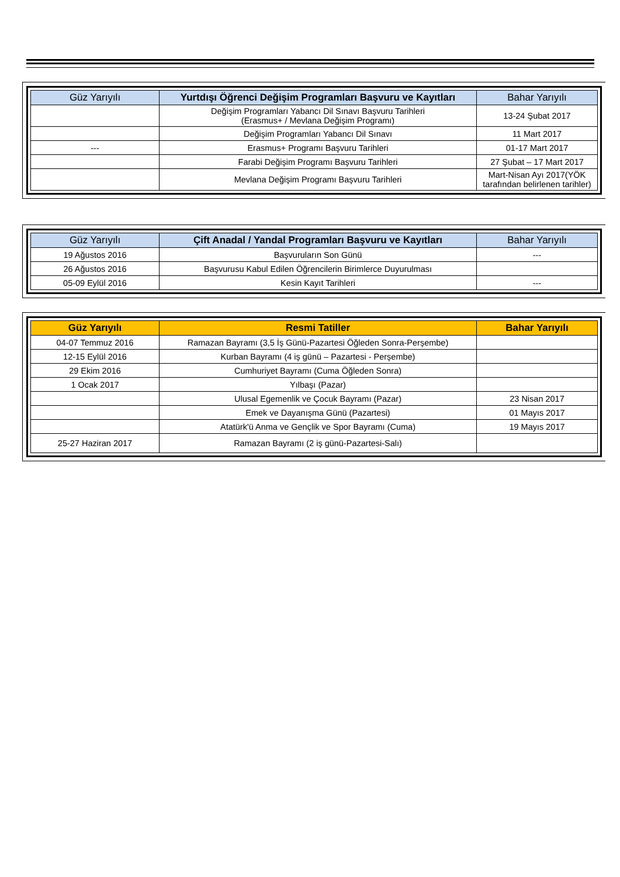| Güz Yarıyılı | Yurtdışı Öğrenci Değişim Programları Başvuru ve Kayıtları | Bahar Yarıyılı |
| --- | --- | --- |
| | Değişim Programları Yabancı Dil Sınavı Başvuru Tarihleri (Erasmus+ / Mevlana Değişim Programı) | 13-24 Şubat 2017 |
| | Değişim Programları Yabancı Dil Sınavı | 11 Mart 2017 |
| --- | Erasmus+ Programı Başvuru Tarihleri | 01-17 Mart 2017 |
| | Farabi Değişim Programı Başvuru Tarihleri | 27 Şubat – 17 Mart 2017 |
| | Mevlana Değişim Programı Başvuru Tarihleri | Mart-Nisan Ayı 2017(YÖK tarafından belirlenen tarihler) |
| Güz Yarıyılı | Çift Anadal / Yandal Programları Başvuru ve Kayıtları | Bahar Yarıyılı |
| --- | --- | --- |
| 19 Ağustos 2016 | Başvuruların Son Günü | --- |
| 26 Ağustos 2016 | Başvurusu Kabul Edilen Öğrencilerin Birimlerce Duyurulması | |
| 05-09 Eylül 2016 | Kesin Kayıt Tarihleri | --- |
| Güz Yarıyılı | Resmi Tatiller | Bahar Yarıyılı |
| --- | --- | --- |
| 04-07 Temmuz 2016 | Ramazan Bayramı (3,5 İş Günü-Pazartesi Öğleden Sonra-Perşembe) | |
| 12-15 Eylül 2016 | Kurban Bayramı (4 iş günü – Pazartesi - Perşembe) | |
| 29 Ekim 2016 | Cumhuriyet Bayramı (Cuma Öğleden Sonra) | |
| 1 Ocak 2017 | Yılbaşı (Pazar) | |
| | Ulusal Egemenlik ve Çocuk Bayramı (Pazar) | 23 Nisan 2017 |
| | Emek ve Dayanışma Günü (Pazartesi) | 01 Mayıs 2017 |
| | Atatürk'ü Anma ve Gençlik ve Spor Bayramı (Cuma) | 19 Mayıs 2017 |
| 25-27 Haziran 2017 | Ramazan Bayramı (2 iş günü-Pazartesi-Salı) | |